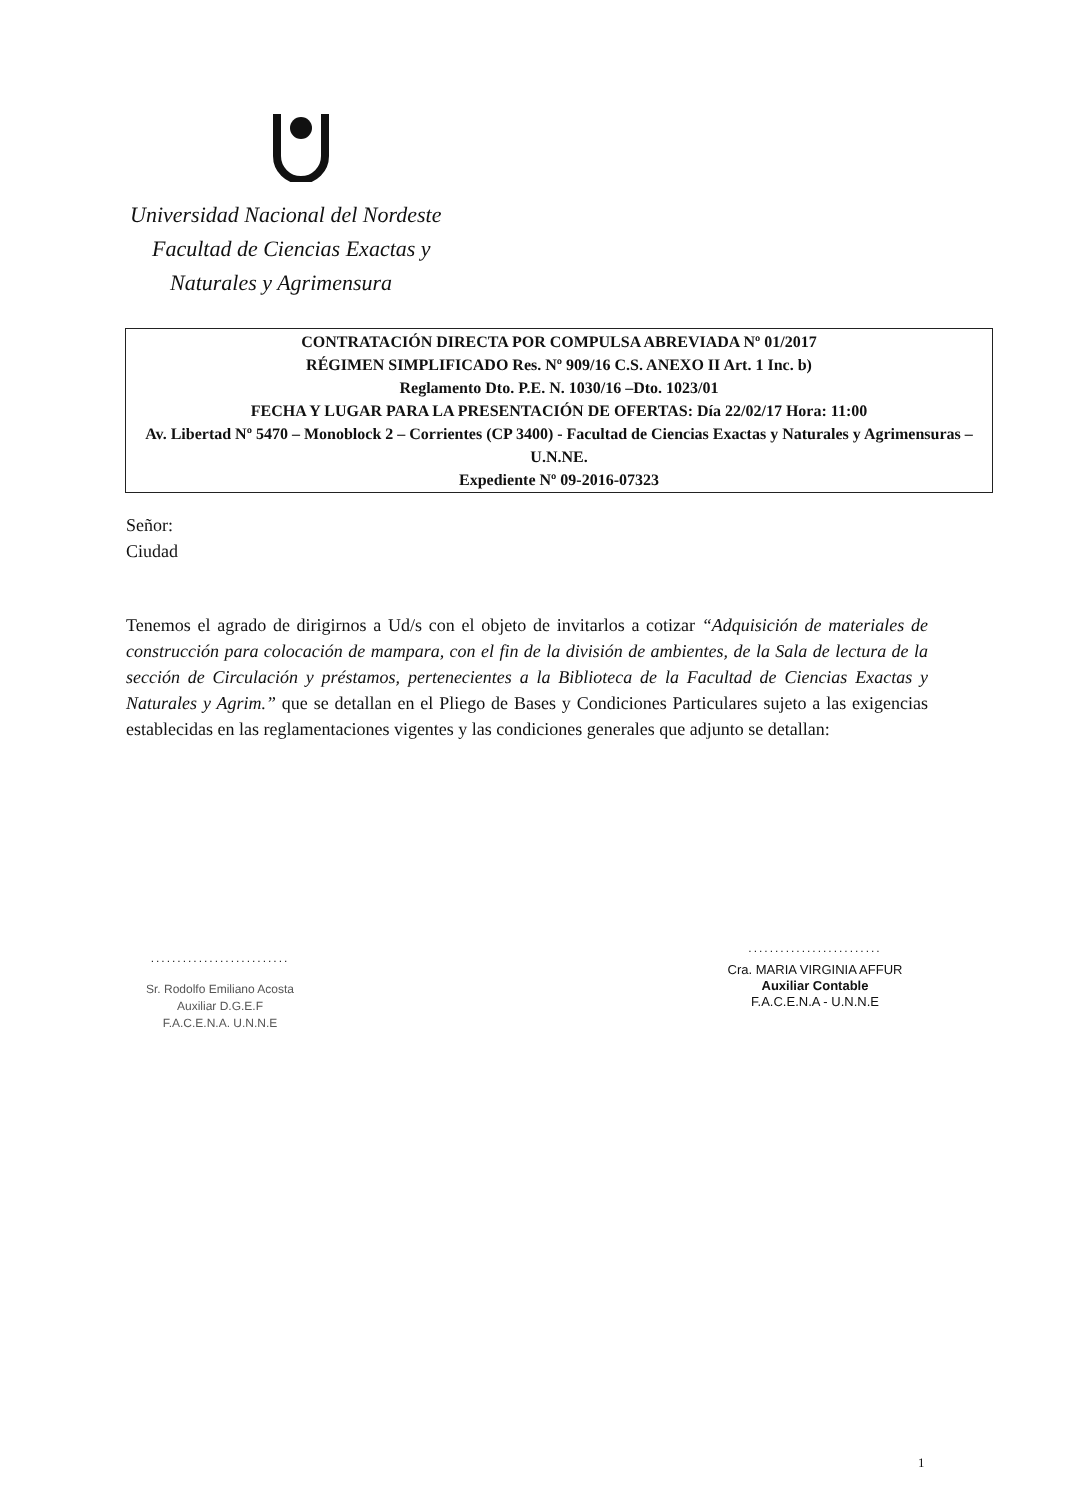Universidad Nacional del Nordeste
Facultad de Ciencias Exactas y
Naturales y Agrimensura
CONTRATACIÓN DIRECTA POR COMPULSA ABREVIADA Nº 01/2017
RÉGIMEN SIMPLIFICADO Res. Nº 909/16 C.S. ANEXO II Art. 1 Inc. b)
Reglamento Dto. P.E. N. 1030/16 –Dto. 1023/01
FECHA Y LUGAR PARA LA PRESENTACIÓN DE OFERTAS: Día 22/02/17 Hora: 11:00
Av. Libertad Nº 5470 – Monoblock 2 – Corrientes (CP 3400) - Facultad de Ciencias Exactas y Naturales y Agrimensuras – U.N.NE.
Expediente Nº 09-2016-07323
Señor:
Ciudad
Tenemos el agrado de dirigirnos a Ud/s con el objeto de invitarlos a cotizar “Adquisición de materiales de construcción para colocación de mampara, con el fin de la división de ambientes, de la Sala de lectura de la sección de Circulación y préstamos, pertenecientes a la Biblioteca de la Facultad de Ciencias Exactas y Naturales y Agrim.” que se detallan en el Pliego de Bases y Condiciones Particulares sujeto a las exigencias establecidas en las reglamentaciones vigentes y las condiciones generales que adjunto se detallan:
..........................
Sr. Rodolfo Emiliano Acosta
Auxiliar D.G.E.F
F.A.C.E.N.A. U.N.N.E
.........................
Cra. MARIA VIRGINIA AFFUR
Auxiliar Contable
F.A.C.E.N.A - U.N.N.E
1